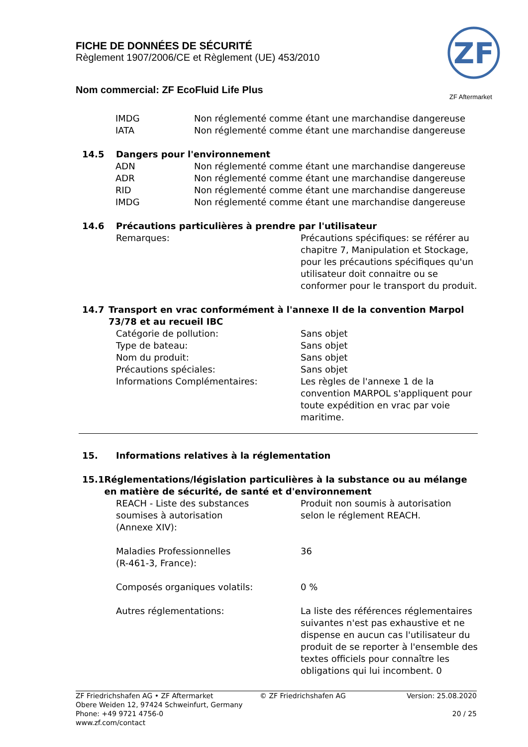FICHE DE DONNÉES DE SÉCURITÉ
Règlement 1907/2006/CE et Règlement (UE) 453/2010
Nom commercial: ZF EcoFluid Life Plus
ZF
ZF Aftermarket
IMDG Non réglementé comme étant une marchandise dangereuse
IATA Non réglementé comme étant une marchandise dangereuse
14.5 Dangers pour l'environnement
ADN Non réglementé comme étant une marchandise dangereuse
ADR Non réglementé comme étant une marchandise dangereuse
RID Non réglementé comme étant une marchandise dangereuse
IMDG Non réglementé comme étant une marchandise dangereuse
14.6 Précautions particulières à prendre par l'utilisateur
Remarques: Précautions spécifiques: se référer au chapitre 7, Manipulation et Stockage, pour les précautions spécifiques qu'un utilisateur doit connaitre ou se conformer pour le transport du produit.
14.7 Transport en vrac conformément à l'annexe II de la convention Marpol 73/78 et au recueil IBC
Catégorie de pollution: Sans objet
Type de bateau: Sans objet
Nom du produit: Sans objet
Précautions spéciales: Sans objet
Informations Complémentaires: Les règles de l'annexe 1 de la convention MARPOL s'appliquent pour toute expédition en vrac par voie maritime.
15. Informations relatives à la réglementation
15.1 Réglementations/législation particulières à la substance ou au mélange en matière de sécurité, de santé et d'environnement
REACH - Liste des substances
soumises à autorisation
(Annexe XIV): Produit non soumis à autorisation selon le réglement REACH.
Maladies Professionnelles
(R-461-3, France): 36
Composés organiques volatils: 0 %
Autres réglementations: La liste des références réglementaires suivantes n'est pas exhaustive et ne dispense en aucun cas l'utilisateur du produit de se reporter à l'ensemble des textes officiels pour connaître les obligations qui lui incombent. 0
ZF Friedrichshafen AG • ZF Aftermarket
Obere Weiden 12, 97424 Schweinfurt, Germany
Phone: +49 9721 4756-0
www.zf.com/contact
© ZF Friedrichshafen AG Version: 25.08.2020
20 / 25